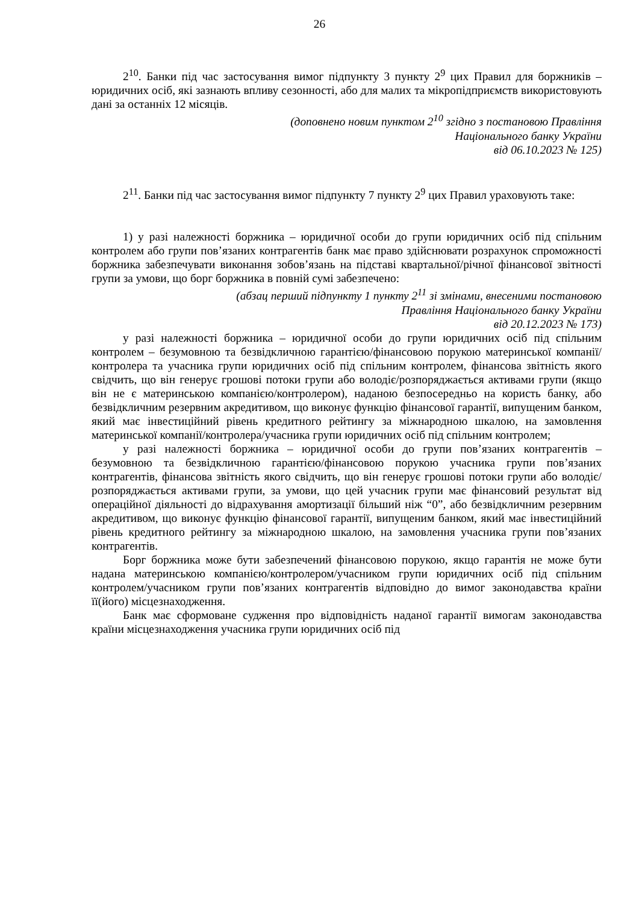26
2<sup>10</sup>. Банки під час застосування вимог підпункту 3 пункту 2<sup>9</sup> цих Правил для боржників – юридичних осіб, які зазнають впливу сезонності, або для малих та мікропідприємств використовують дані за останніх 12 місяців.
(доповнено новим пунктом 2<sup>10</sup> згідно з постановою Правління
Національного банку України
від 06.10.2023 № 125)
2<sup>11</sup>. Банки під час застосування вимог підпункту 7 пункту 2<sup>9</sup> цих Правил ураховують таке:
1) у разі належності боржника – юридичної особи до групи юридичних осіб під спільним контролем або групи пов’язаних контрагентів банк має право здійснювати розрахунок спроможності боржника забезпечувати виконання зобов’язань на підставі квартальної/річної фінансової звітності групи за умови, що борг боржника в повній сумі забезпечено:
(абзац перший підпункту 1 пункту 2<sup>11</sup> зі змінами, внесеними постановою
Правління Національного банку України
від 20.12.2023 № 173)
у разі належності боржника – юридичної особи до групи юридичних осіб під спільним контролем – безумовною та безвідкличною гарантією/фінансовою порукою материнської компанії/контролера та учасника групи юридичних осіб під спільним контролем, фінансова звітність якого свідчить, що він генерує грошові потоки групи або володіє/розпоряджається активами групи (якщо він не є материнською компанією/контролером), наданою безпосередньо на користь банку, або безвідкличним резервним акредитивом, що виконує функцію фінансової гарантії, випущеним банком, який має інвестиційний рівень кредитного рейтингу за міжнародною шкалою, на замовлення материнської компанії/контролера/учасника групи юридичних осіб під спільним контролем;
у разі належності боржника – юридичної особи до групи пов’язаних контрагентів – безумовною та безвідкличною гарантією/фінансовою порукою учасника групи пов’язаних контрагентів, фінансова звітність якого свідчить, що він генерує грошові потоки групи або володіє/розпоряджається активами групи, за умови, що цей учасник групи має фінансовий результат від операційної діяльності до відрахування амортизації більший ніж “0”, або безвідкличним резервним акредитивом, що виконує функцію фінансової гарантії, випущеним банком, який має інвестиційний рівень кредитного рейтингу за міжнародною шкалою, на замовлення учасника групи пов’язаних контрагентів.
Борг боржника може бути забезпечений фінансовою порукою, якщо гарантія не може бути надана материнською компанією/контролером/учасником групи юридичних осіб під спільним контролем/учасником групи пов’язаних контрагентів відповідно до вимог законодавства країни її(його) місцезнаходження.
Банк має сформоване судження про відповідність наданої гарантії вимогам законодавства країни місцезнаходження учасника групи юридичних осіб під